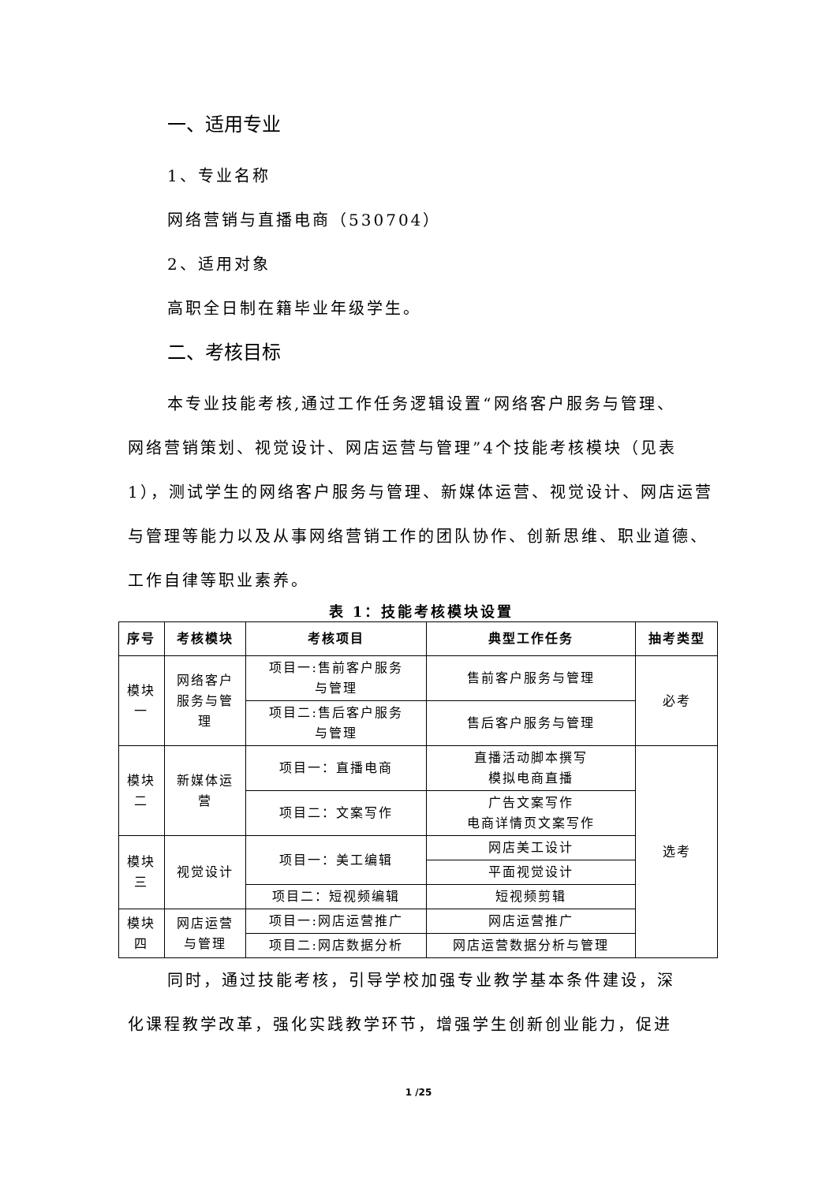一、适用专业
1、专业名称
网络营销与直播电商（530704）
2、适用对象
高职全日制在籍毕业年级学生。
二、考核目标
本专业技能考核,通过工作任务逻辑设置“网络客户服务与管理、
网络营销策划、视觉设计、网店运营与管理”4个技能考核模块（见表1），测试学生的网络客户服务与管理、新媒体运营、视觉设计、网店运营与管理等能力以及从事网络营销工作的团队协作、创新思维、职业道德、工作自律等职业素养。
表 1：技能考核模块设置
| 序号 | 考核模块 | 考核项目 | 典型工作任务 | 抽考类型 |
| --- | --- | --- | --- | --- |
| 模块 一 | 网络客户 服务与管 理 | 项目一:售前客户服务 与管理 | 售前客户服务与管理 | 必考 |
| | | 项目二:售后客户服务 与管理 | 售后客户服务与管理 | |
| 模块 二 | 新媒体运 营 | 项目一：直播电商 | 直播活动脚本撰写 模拟电商直播 | 选考 |
| | | 项目二：文案写作 | 广告文案写作 电商详情页文案写作 | |
| 模块 三 | 视觉设计 | 项目一：美工编辑 | 网店美工设计 | |
| | | | 平面视觉设计 | |
| | | 项目二：短视频编辑 | 短视频剪辑 | |
| 模块 四 | 网店运营 与管理 | 项目一:网店运营推广 | 网店运营推广 | |
| | | 项目二:网店数据分析 | 网店运营数据分析与管理 | |
同时，通过技能考核，引导学校加强专业教学基本条件建设，深
化课程教学改革，强化实践教学环节，增强学生创新创业能力，促进
1 /25